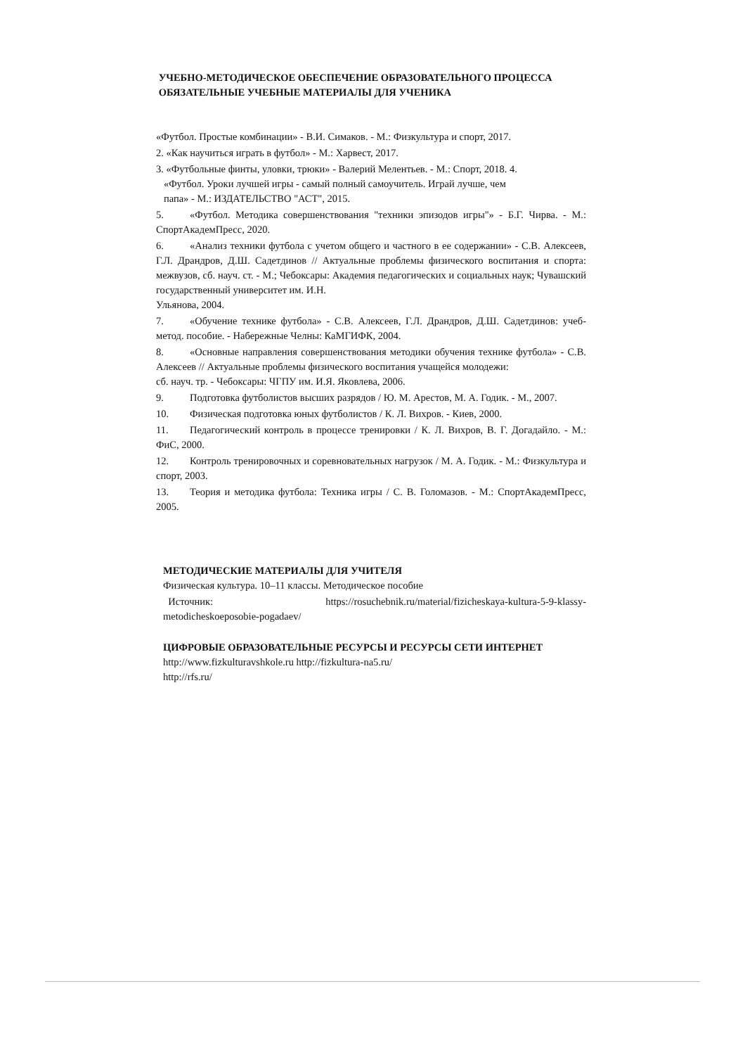УЧЕБНО-МЕТОДИЧЕСКОЕ ОБЕСПЕЧЕНИЕ ОБРАЗОВАТЕЛЬНОГО ПРОЦЕССА
ОБЯЗАТЕЛЬНЫЕ УЧЕБНЫЕ МАТЕРИАЛЫ ДЛЯ УЧЕНИКА
«Футбол. Простые комбинации» - В.И. Симаков. - М.: Физкультура и спорт, 2017.
2. «Как научиться играть в футбол» - М.: Харвест, 2017.
3. «Футбольные финты, уловки, трюки» - Валерий Мелентьев. - М.: Спорт, 2018. 4.
«Футбол. Уроки лучшей игры - самый полный самоучитель. Играй лучше, чем
папа» - М.: ИЗДАТЕЛЬСТВО "АСТ", 2015.
5. «Футбол. Методика совершенствования "техники эпизодов игры"» - Б.Г. Чирва. - М.: СпортАкадемПресс, 2020.
6. «Анализ техники футбола с учетом общего и частного в ее содержании» - С.В. Алексеев, Г.Л. Драндров, Д.Ш. Садетдинов // Актуальные проблемы физического воспитания и спорта: межвузов, сб. науч. ст. - М.; Чебоксары: Академия педагогических и социальных наук; Чувашский государственный университет им. И.Н.
Ульянова, 2004.
7. «Обучение технике футбола» - С.В. Алексеев, Г.Л. Драндров, Д.Ш. Садетдинов: учеб-метод. пособие. - Набережные Челны: КаМГИФК, 2004.
8. «Основные направления совершенствования методики обучения технике футбола» - С.В. Алексеев // Актуальные проблемы физического воспитания учащейся молодежи:
сб. науч. тр. - Чебоксары: ЧГПУ им. И.Я. Яковлева, 2006.
9. Подготовка футболистов высших разрядов / Ю. М. Арестов, М. А. Годик. - М., 2007.
10. Физическая подготовка юных футболистов / К. Л. Вихров. - Киев, 2000.
11. Педагогический контроль в процессе тренировки / К. Л. Вихров, В. Г. Догадайло. - М.: ФиС, 2000.
12. Контроль тренировочных и соревновательных нагрузок / М. А. Годик. - М.: Физкультура и спорт, 2003.
13. Теория и методика футбола: Техника игры / С. В. Голомазов. - М.: СпортАкадемПресс, 2005.
МЕТОДИЧЕСКИЕ МАТЕРИАЛЫ ДЛЯ УЧИТЕЛЯ
Физическая культура. 10–11 классы. Методическое пособие
Источник: https://rosuchebnik.ru/material/fizicheskaya-kultura-5-9-klassy-metodicheskoeposobie-pogadaev/
ЦИФРОВЫЕ ОБРАЗОВАТЕЛЬНЫЕ РЕСУРСЫ И РЕСУРСЫ СЕТИ ИНТЕРНЕТ
http://www.fizkulturavshkole.ru http://fizkultura-na5.ru/
http://rfs.ru/